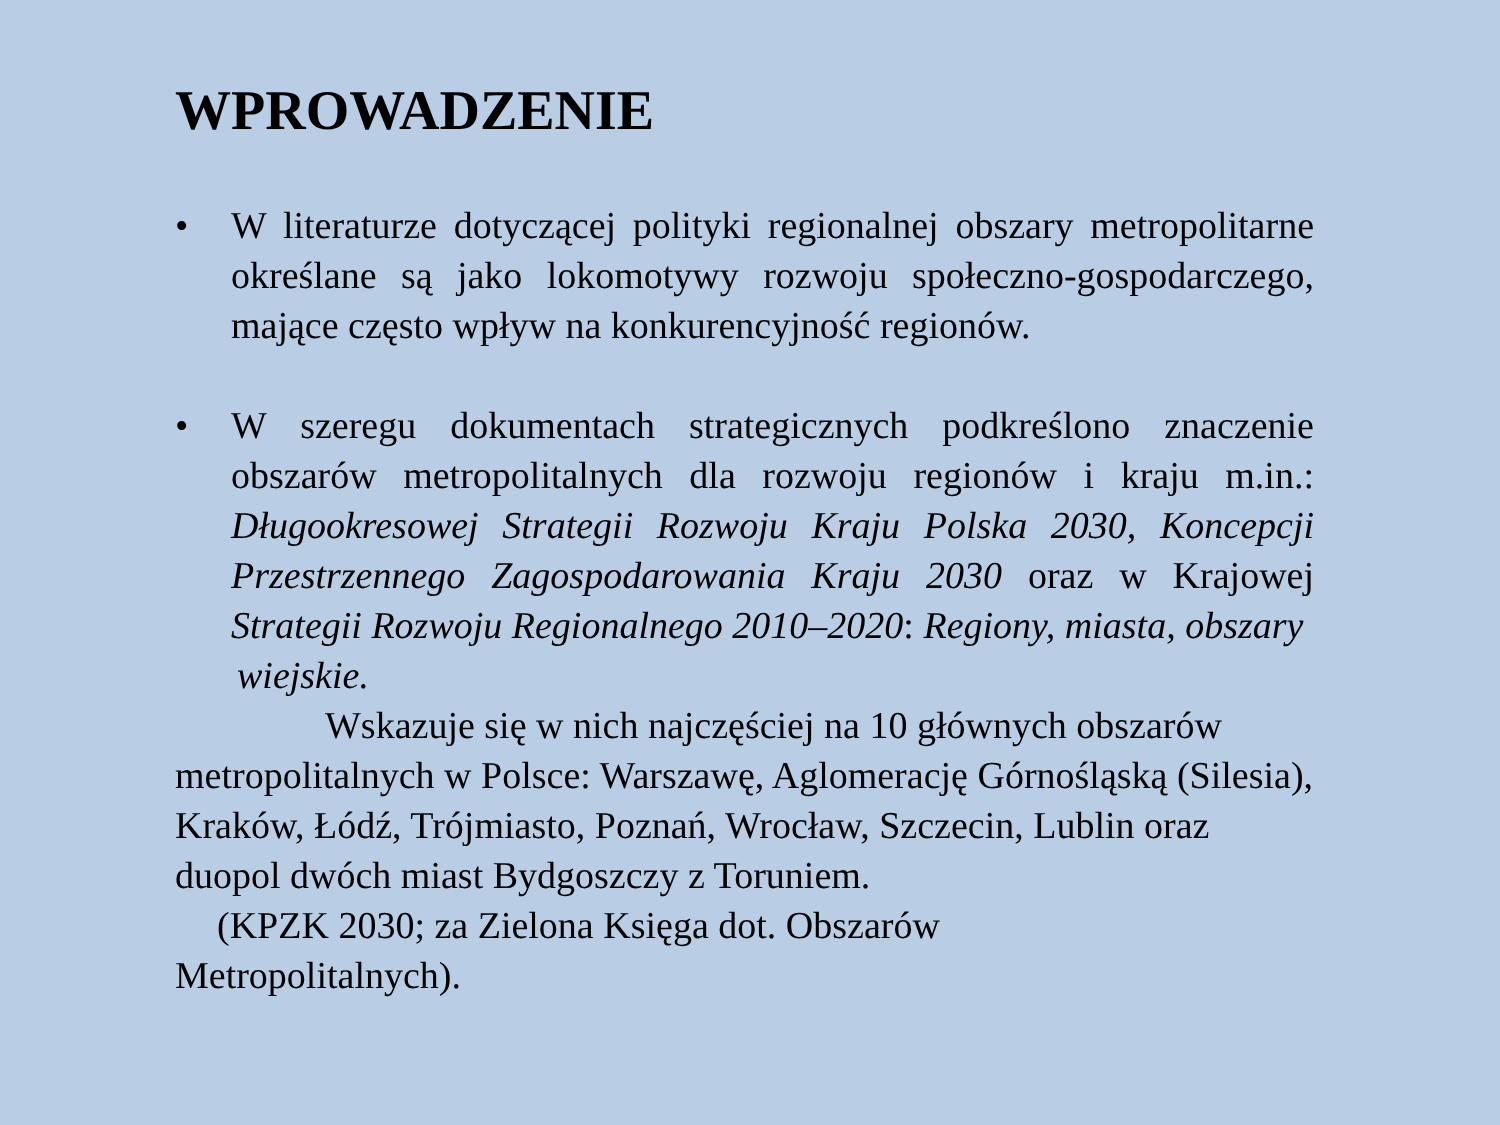WPROWADZENIE
• W literaturze dotyczącej polityki regionalnej obszary metropolitarne określane są jako lokomotywy rozwoju społeczno-gospodarczego, mające często wpływ na konkurencyjność regionów.
• W szeregu dokumentach strategicznych podkreślono znaczenie obszarów metropolitalnych dla rozwoju regionów i kraju m.in.: Długookresowej Strategii Rozwoju Kraju Polska 2030, Koncepcji Przestrzennego Zagospodarowania Kraju 2030 oraz w Krajowej Strategii Rozwoju Regionalnego 2010–2020: Regiony, miasta, obszary
wiejskie.
Wskazuje się w nich najczęściej na 10 głównych obszarów
metropolitalnych w Polsce: Warszawę, Aglomerację Górnośląską (Silesia), Kraków, Łódź, Trójmiasto, Poznań, Wrocław, Szczecin, Lublin oraz duopol dwóch miast Bydgoszczy z Toruniem.
(KPZK 2030; za Zielona Księga dot. Obszarów
Metropolitalnych).